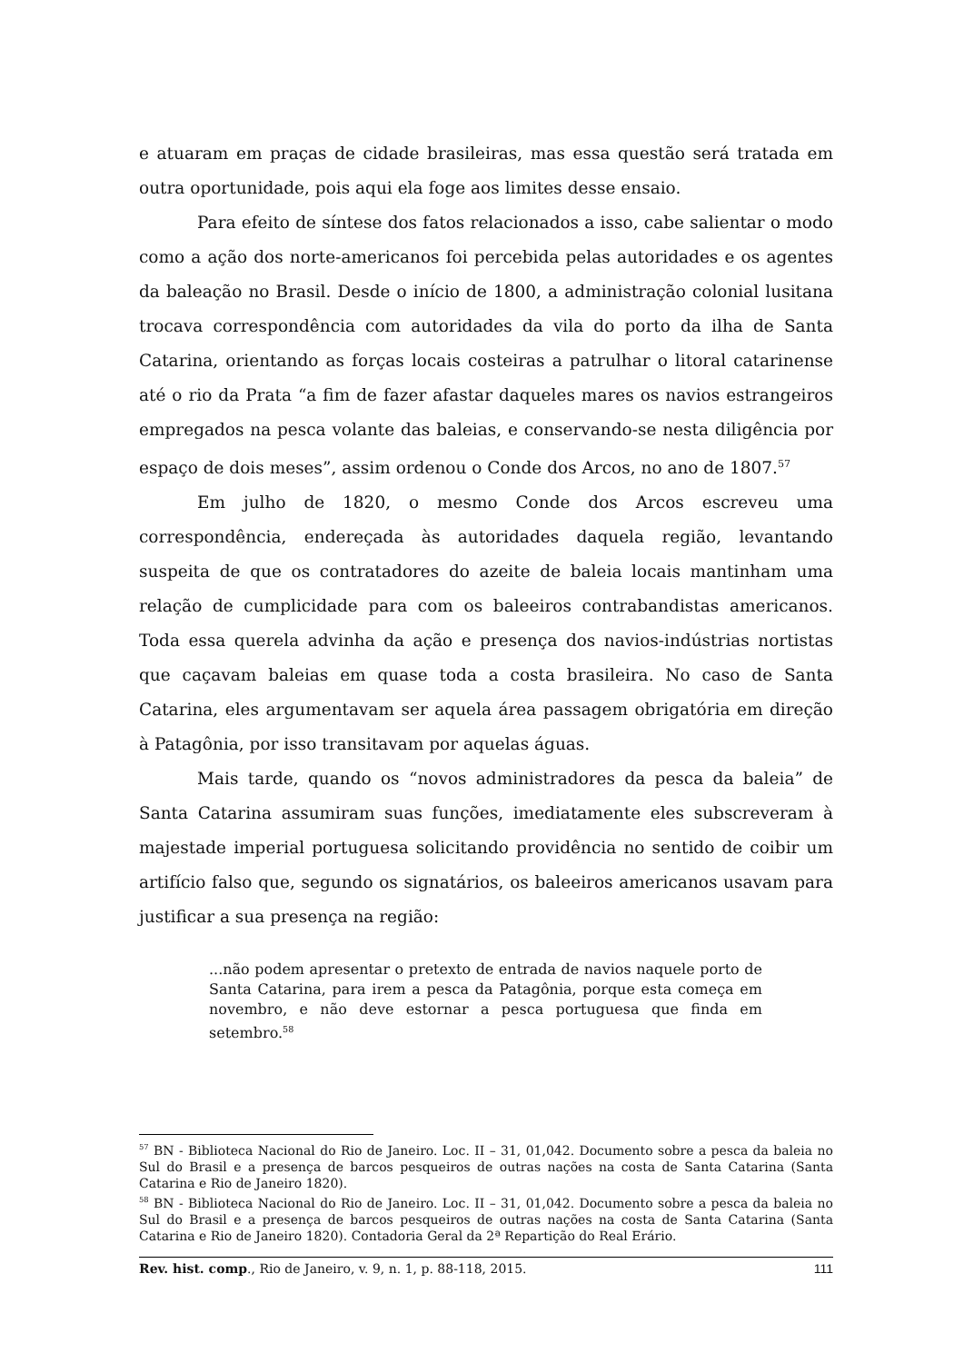e atuaram em praças de cidade brasileiras, mas essa questão será tratada em outra oportunidade, pois aqui ela foge aos limites desse ensaio.
Para efeito de síntese dos fatos relacionados a isso, cabe salientar o modo como a ação dos norte-americanos foi percebida pelas autoridades e os agentes da baleação no Brasil. Desde o início de 1800, a administração colonial lusitana trocava correspondência com autoridades da vila do porto da ilha de Santa Catarina, orientando as forças locais costeiras a patrulhar o litoral catarinense até o rio da Prata “a fim de fazer afastar daqueles mares os navios estrangeiros empregados na pesca volante das baleias, e conservando-se nesta diligência por espaço de dois meses”, assim ordenou o Conde dos Arcos, no ano de 1807.<sup>57</sup>
Em julho de 1820, o mesmo Conde dos Arcos escreveu uma correspondência, endereçada às autoridades daquela região, levantando suspeita de que os contratadores do azeite de baleia locais mantinham uma relação de cumplicidade para com os baleeiros contrabandistas americanos. Toda essa querela advinha da ação e presença dos navios-indústrias nortistas que caçavam baleias em quase toda a costa brasileira. No caso de Santa Catarina, eles argumentavam ser aquela área passagem obrigatória em direção à Patagônia, por isso transitavam por aquelas águas.
Mais tarde, quando os “novos administradores da pesca da baleia” de Santa Catarina assumiram suas funções, imediatamente eles subscreveram à majestade imperial portuguesa solicitando providência no sentido de coibir um artifício falso que, segundo os signatários, os baleeiros americanos usavam para justificar a sua presença na região:
...não podem apresentar o pretexto de entrada de navios naquele porto de Santa Catarina, para irem a pesca da Patagônia, porque esta começa em novembro, e não deve estornar a pesca portuguesa que finda em setembro.<sup>58</sup>
<sup>57</sup> BN - Biblioteca Nacional do Rio de Janeiro. Loc. II – 31, 01,042. Documento sobre a pesca da baleia no Sul do Brasil e a presença de barcos pesqueiros de outras nações na costa de Santa Catarina (Santa Catarina e Rio de Janeiro 1820).
<sup>58</sup> BN - Biblioteca Nacional do Rio de Janeiro. Loc. II – 31, 01,042. Documento sobre a pesca da baleia no Sul do Brasil e a presença de barcos pesqueiros de outras nações na costa de Santa Catarina (Santa Catarina e Rio de Janeiro 1820). Contadoria Geral da 2ª Repartição do Real Erário.
Rev. hist. comp., Rio de Janeiro, v. 9, n. 1, p. 88-118, 2015. 111